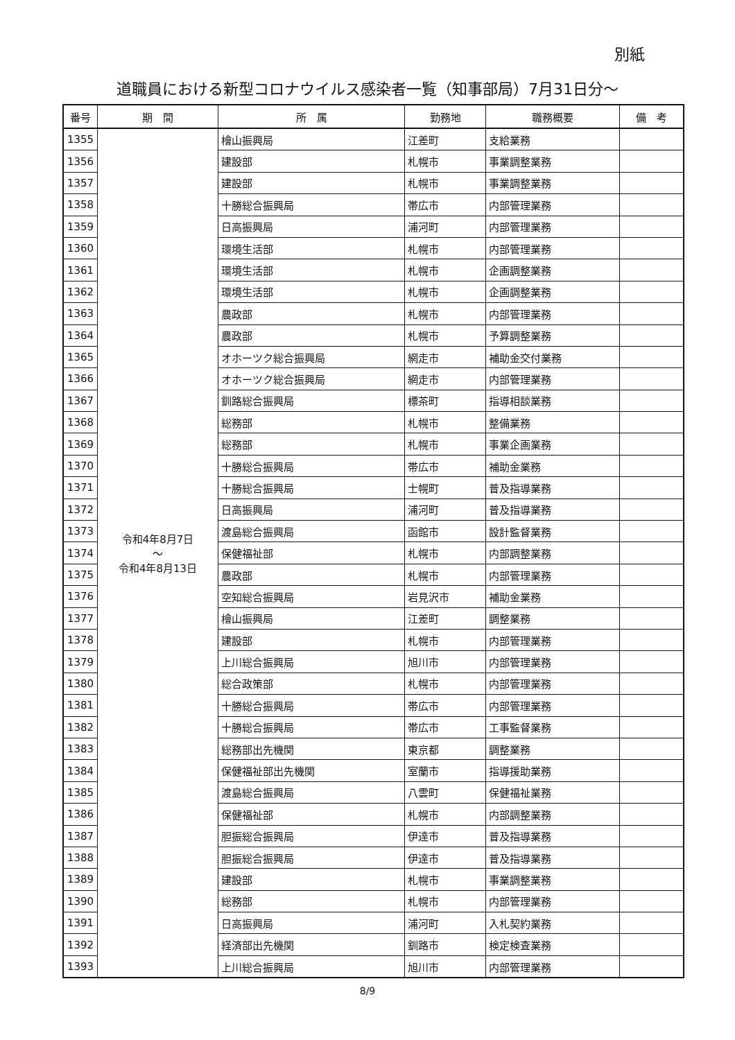別紙
道職員における新型コロナウイルス感染者一覧（知事部局）7月31日分～
| 番号 | 期 間 | 所 属 | 勤務地 | 職務概要 | 備 考 |
| --- | --- | --- | --- | --- | --- |
| 1355 | 令和4年8月7日 ～ 令和4年8月13日 | 檜山振興局 | 江差町 | 支給業務 | |
| 1356 | | 建設部 | 札幌市 | 事業調整業務 | |
| 1357 | | 建設部 | 札幌市 | 事業調整業務 | |
| 1358 | | 十勝総合振興局 | 帯広市 | 内部管理業務 | |
| 1359 | | 日高振興局 | 浦河町 | 内部管理業務 | |
| 1360 | | 環境生活部 | 札幌市 | 内部管理業務 | |
| 1361 | | 環境生活部 | 札幌市 | 企画調整業務 | |
| 1362 | | 環境生活部 | 札幌市 | 企画調整業務 | |
| 1363 | | 農政部 | 札幌市 | 内部管理業務 | |
| 1364 | | 農政部 | 札幌市 | 予算調整業務 | |
| 1365 | | オホーツク総合振興局 | 網走市 | 補助金交付業務 | |
| 1366 | | オホーツク総合振興局 | 網走市 | 内部管理業務 | |
| 1367 | | 釧路総合振興局 | 標茶町 | 指導相談業務 | |
| 1368 | | 総務部 | 札幌市 | 整備業務 | |
| 1369 | | 総務部 | 札幌市 | 事業企画業務 | |
| 1370 | | 十勝総合振興局 | 帯広市 | 補助金業務 | |
| 1371 | | 十勝総合振興局 | 士幌町 | 普及指導業務 | |
| 1372 | | 日高振興局 | 浦河町 | 普及指導業務 | |
| 1373 | | 渡島総合振興局 | 函館市 | 設計監督業務 | |
| 1374 | | 保健福祉部 | 札幌市 | 内部調整業務 | |
| 1375 | | 農政部 | 札幌市 | 内部管理業務 | |
| 1376 | | 空知総合振興局 | 岩見沢市 | 補助金業務 | |
| 1377 | | 檜山振興局 | 江差町 | 調整業務 | |
| 1378 | | 建設部 | 札幌市 | 内部管理業務 | |
| 1379 | | 上川総合振興局 | 旭川市 | 内部管理業務 | |
| 1380 | | 総合政策部 | 札幌市 | 内部管理業務 | |
| 1381 | | 十勝総合振興局 | 帯広市 | 内部管理業務 | |
| 1382 | | 十勝総合振興局 | 帯広市 | 工事監督業務 | |
| 1383 | | 総務部出先機関 | 東京都 | 調整業務 | |
| 1384 | | 保健福祉部出先機関 | 室蘭市 | 指導援助業務 | |
| 1385 | | 渡島総合振興局 | 八雲町 | 保健福祉業務 | |
| 1386 | | 保健福祉部 | 札幌市 | 内部調整業務 | |
| 1387 | | 胆振総合振興局 | 伊達市 | 普及指導業務 | |
| 1388 | | 胆振総合振興局 | 伊達市 | 普及指導業務 | |
| 1389 | | 建設部 | 札幌市 | 事業調整業務 | |
| 1390 | | 総務部 | 札幌市 | 内部管理業務 | |
| 1391 | | 日高振興局 | 浦河町 | 入札契約業務 | |
| 1392 | | 経済部出先機関 | 釧路市 | 検定検査業務 | |
| 1393 | | 上川総合振興局 | 旭川市 | 内部管理業務 | |
8/9